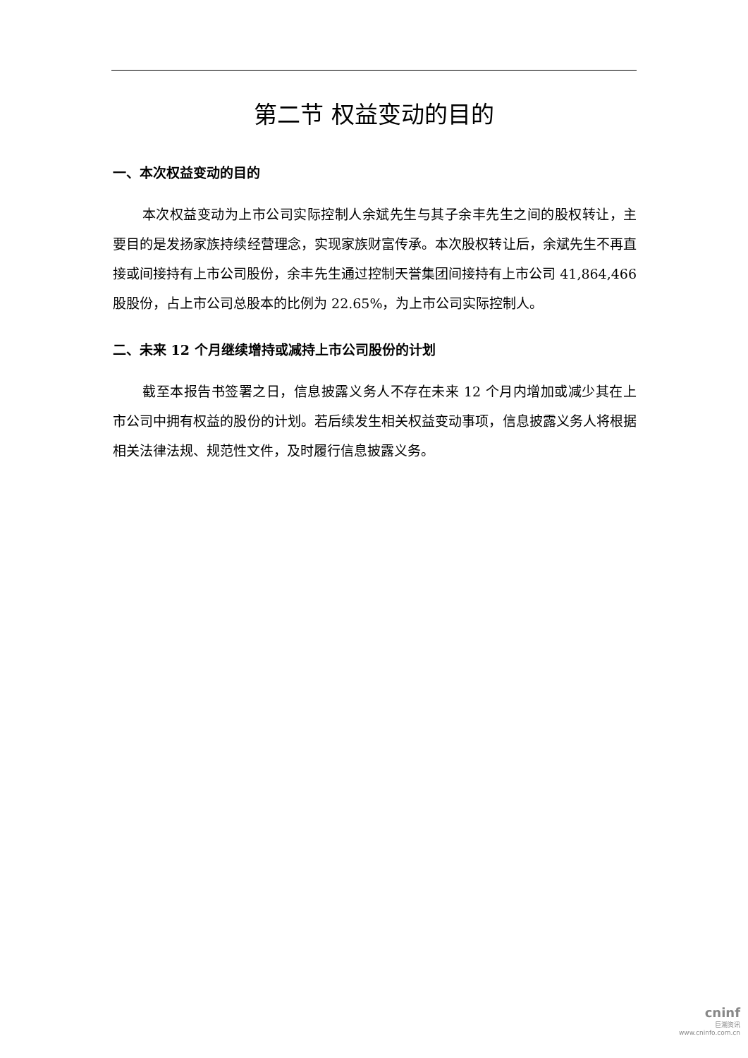第二节 权益变动的目的
一、本次权益变动的目的
本次权益变动为上市公司实际控制人余斌先生与其子余丰先生之间的股权转让，主要目的是发扬家族持续经营理念，实现家族财富传承。本次股权转让后，余斌先生不再直接或间接持有上市公司股份，余丰先生通过控制天誉集团间接持有上市公司 41,864,466 股股份，占上市公司总股本的比例为 22.65%，为上市公司实际控制人。
二、未来 12 个月继续增持或减持上市公司股份的计划
截至本报告书签署之日，信息披露义务人不存在未来 12 个月内增加或减少其在上市公司中拥有权益的股份的计划。若后续发生相关权益变动事项，信息披露义务人将根据相关法律法规、规范性文件，及时履行信息披露义务。
cninf
巨潮资讯
www.cninfo.com.cn